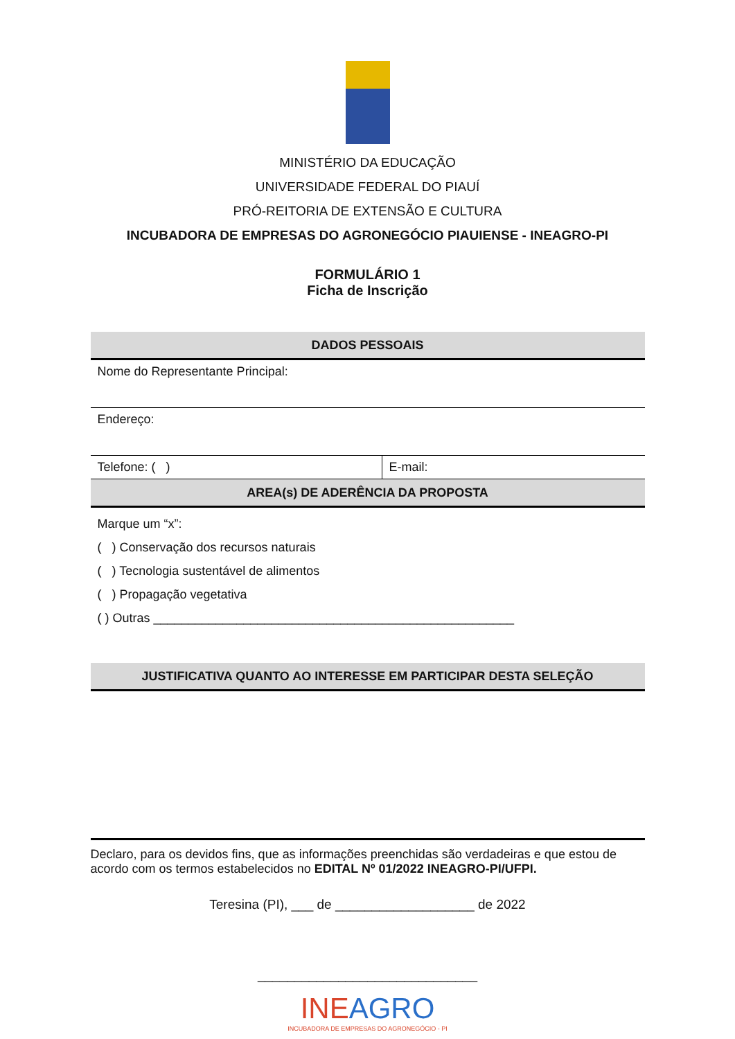MINISTÉRIO DA EDUCAÇÃO
UNIVERSIDADE FEDERAL DO PIAUÍ
PRÓ-REITORIA DE EXTENSÃO E CULTURA
INCUBADORA DE EMPRESAS DO AGRONEGÓCIO PIAUIENSE - INEAGRO-PI
FORMULÁRIO 1
Ficha de Inscrição
| DADOS PESSOAIS | |
| --- | --- |
| Nome do Representante Principal: | |
| Endereço: | |
| Telefone: ( ) | E-mail: |
| AREA(s) DE ADERÊNCIA DA PROPOSTA | |
| Marque um “x”: ( ) Conservação dos recursos naturais ( ) Tecnologia sustentável de alimentos ( ) Propagação vegetativa ( ) Outras ____________________________________________________ | |
| JUSTIFICATIVA QUANTO AO INTERESSE EM PARTICIPAR DESTA SELEÇÃO | |
Declaro, para os devidos fins, que as informações preenchidas são verdadeiras e que estou de acordo com os termos estabelecidos no EDITAL Nº 01/2022 INEAGRO-PI/UFPI.
Teresina (PI), ___ de ___________________ de 2022
______________________________
INEAGRO
INCUBADORA DE EMPRESAS DO AGRONEGÓCIO - PI